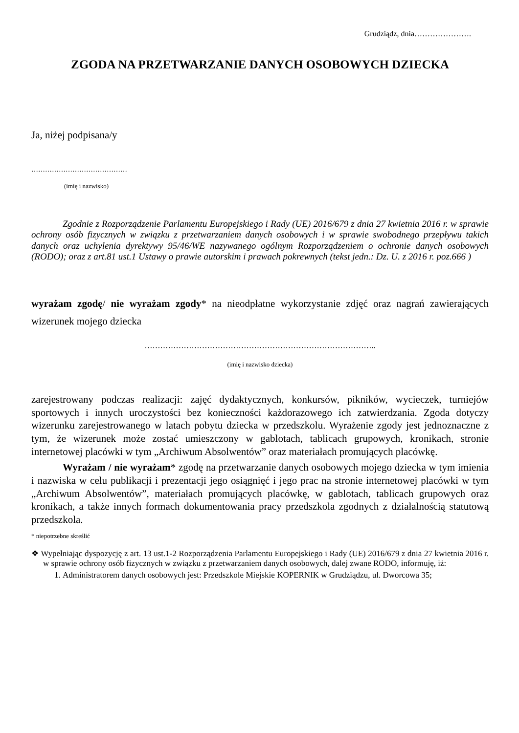Grudziądz, dnia………………….
ZGODA NA PRZETWARZANIE DANYCH OSOBOWYCH DZIECKA
Ja, niżej podpisana/y
……………………………………
(imię i nazwisko)
Zgodnie z Rozporządzenie Parlamentu Europejskiego i Rady (UE) 2016/679 z dnia 27 kwietnia 2016 r. w sprawie ochrony osób fizycznych w związku z przetwarzaniem danych osobowych i w sprawie swobodnego przepływu takich danych oraz uchylenia dyrektywy 95/46/WE nazywanego ogólnym Rozporządzeniem o ochronie danych osobowych (RODO); oraz z art.81 ust.1 Ustawy o prawie autorskim i prawach pokrewnych (tekst jedn.: Dz. U. z 2016 r. poz.666 )
wyrażam zgodę/ nie wyrażam zgody* na nieodpłatne wykorzystanie zdjęć oraz nagrań zawierających wizerunek mojego dziecka
……………………………………………………………………………..
(imię i nazwisko dziecka)
zarejestrowany podczas realizacji: zajęć dydaktycznych, konkursów, pikników, wycieczek, turniejów sportowych i innych uroczystości bez konieczności każdorazowego ich zatwierdzania. Zgoda dotyczy wizerunku zarejestrowanego w latach pobytu dziecka w przedszkolu. Wyrażenie zgody jest jednoznaczne z tym, że wizerunek może zostać umieszczony w gablotach, tablicach grupowych, kronikach, stronie internetowej placówki w tym „Archiwum Absolwentów” oraz materiałach promujących placówkę.
Wyrażam / nie wyrażam* zgodę na przetwarzanie danych osobowych mojego dziecka w tym imienia i nazwiska w celu publikacji i prezentacji jego osiągnięć i jego prac na stronie internetowej placówki w tym „Archiwum Absolwentów”, materiałach promujących placówkę, w gablotach, tablicach grupowych oraz kronikach, a także innych formach dokumentowania pracy przedszkola zgodnych z działalnością statutową przedszkola.
* niepotrzebne skreślić
❖ Wypełniając dyspozycję z art. 13 ust.1-2 Rozporządzenia Parlamentu Europejskiego i Rady (UE) 2016/679 z dnia 27 kwietnia 2016 r. w sprawie ochrony osób fizycznych w związku z przetwarzaniem danych osobowych, dalej zwane RODO, informuję, iż:
1. Administratorem danych osobowych jest: Przedszkole Miejskie KOPERNIK w Grudziądzu, ul. Dworcowa 35;